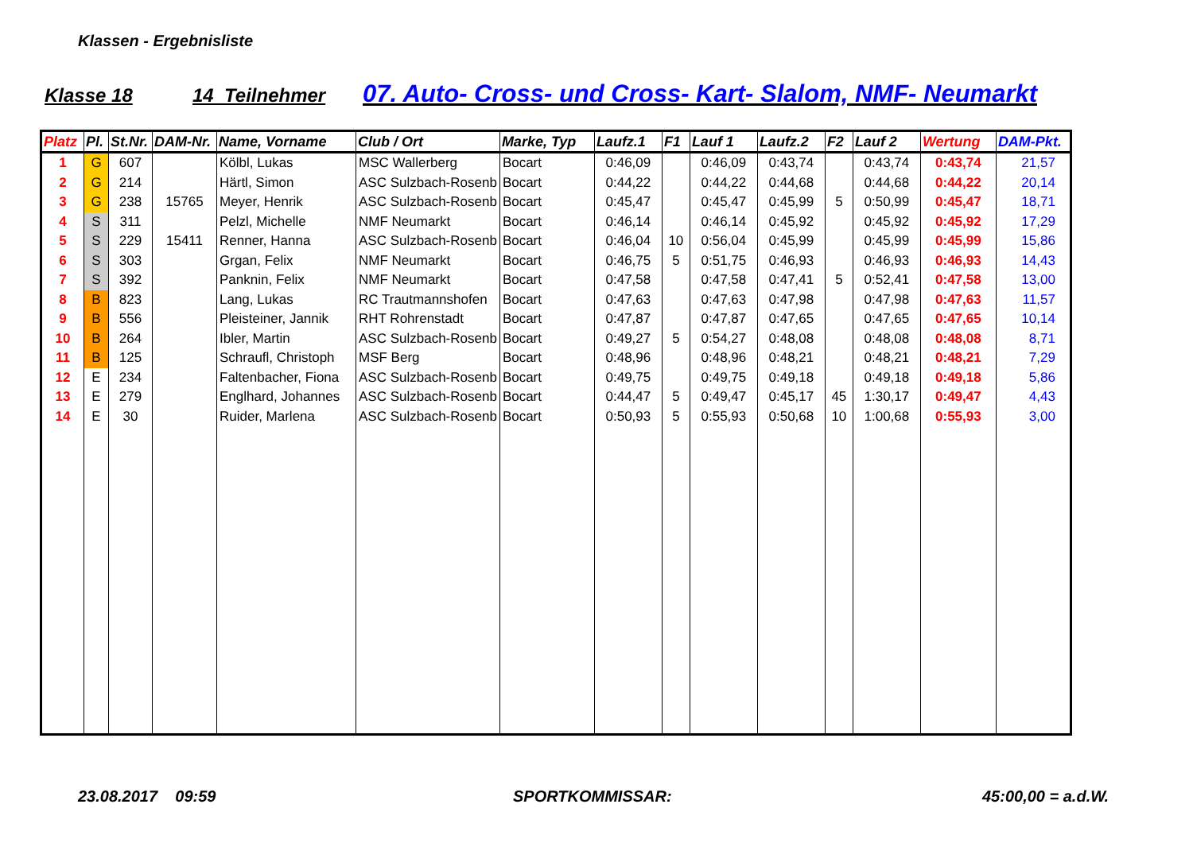Klassen - Ergebnisliste
Klasse 18 14 Teilnehmer 07. Auto- Cross- und Cross- Kart- Slalom, NMF- Neumarkt
| Platz | Pl. | St.Nr. | DAM-Nr. | Name, Vorname | Club / Ort | Marke, Typ | Laufz.1 | F1 | Lauf 1 | Laufz.2 | F2 | Lauf 2 | Wertung | DAM-Pkt. |
| --- | --- | --- | --- | --- | --- | --- | --- | --- | --- | --- | --- | --- | --- | --- |
| 1 | G | 607 | | Kölbl, Lukas | MSC Wallerberg | Bocart | 0:46,09 | | 0:46,09 | 0:43,74 | | 0:43,74 | 0:43,74 | 21,57 |
| 2 | G | 214 | | Härtl, Simon | ASC Sulzbach-Rosenb | Bocart | 0:44,22 | | 0:44,22 | 0:44,68 | | 0:44,68 | 0:44,22 | 20,14 |
| 3 | G | 238 | 15765 | Meyer, Henrik | ASC Sulzbach-Rosenb | Bocart | 0:45,47 | | 0:45,47 | 0:45,99 | 5 | 0:50,99 | 0:45,47 | 18,71 |
| 4 | S | 311 | | Pelzl, Michelle | NMF Neumarkt | Bocart | 0:46,14 | | 0:46,14 | 0:45,92 | | 0:45,92 | 0:45,92 | 17,29 |
| 5 | S | 229 | 15411 | Renner, Hanna | ASC Sulzbach-Rosenb | Bocart | 0:46,04 | 10 | 0:56,04 | 0:45,99 | | 0:45,99 | 0:45,99 | 15,86 |
| 6 | S | 303 | | Grgan, Felix | NMF Neumarkt | Bocart | 0:46,75 | 5 | 0:51,75 | 0:46,93 | | 0:46,93 | 0:46,93 | 14,43 |
| 7 | S | 392 | | Panknin, Felix | NMF Neumarkt | Bocart | 0:47,58 | | 0:47,58 | 0:47,41 | 5 | 0:52,41 | 0:47,58 | 13,00 |
| 8 | B | 823 | | Lang, Lukas | RC Trautmannshofen | Bocart | 0:47,63 | | 0:47,63 | 0:47,98 | | 0:47,98 | 0:47,63 | 11,57 |
| 9 | B | 556 | | Pleisteiner, Jannik | RHT Rohrenstadt | Bocart | 0:47,87 | | 0:47,87 | 0:47,65 | | 0:47,65 | 0:47,65 | 10,14 |
| 10 | B | 264 | | Ibler, Martin | ASC Sulzbach-Rosenb | Bocart | 0:49,27 | 5 | 0:54,27 | 0:48,08 | | 0:48,08 | 0:48,08 | 8,71 |
| 11 | B | 125 | | Schraufl, Christoph | MSF Berg | Bocart | 0:48,96 | | 0:48,96 | 0:48,21 | | 0:48,21 | 0:48,21 | 7,29 |
| 12 | E | 234 | | Faltenbacher, Fiona | ASC Sulzbach-Rosenb | Bocart | 0:49,75 | | 0:49,75 | 0:49,18 | | 0:49,18 | 0:49,18 | 5,86 |
| 13 | E | 279 | | Englhard, Johannes | ASC Sulzbach-Rosenb | Bocart | 0:44,47 | 5 | 0:49,47 | 0:45,17 | 45 | 1:30,17 | 0:49,47 | 4,43 |
| 14 | E | 30 | | Ruider, Marlena | ASC Sulzbach-Rosenb | Bocart | 0:50,93 | 5 | 0:55,93 | 0:50,68 | 10 | 1:00,68 | 0:55,93 | 3,00 |
23.08.2017 09:59 SPORTKOMMISSAR: 45:00,00 = a.d.W.